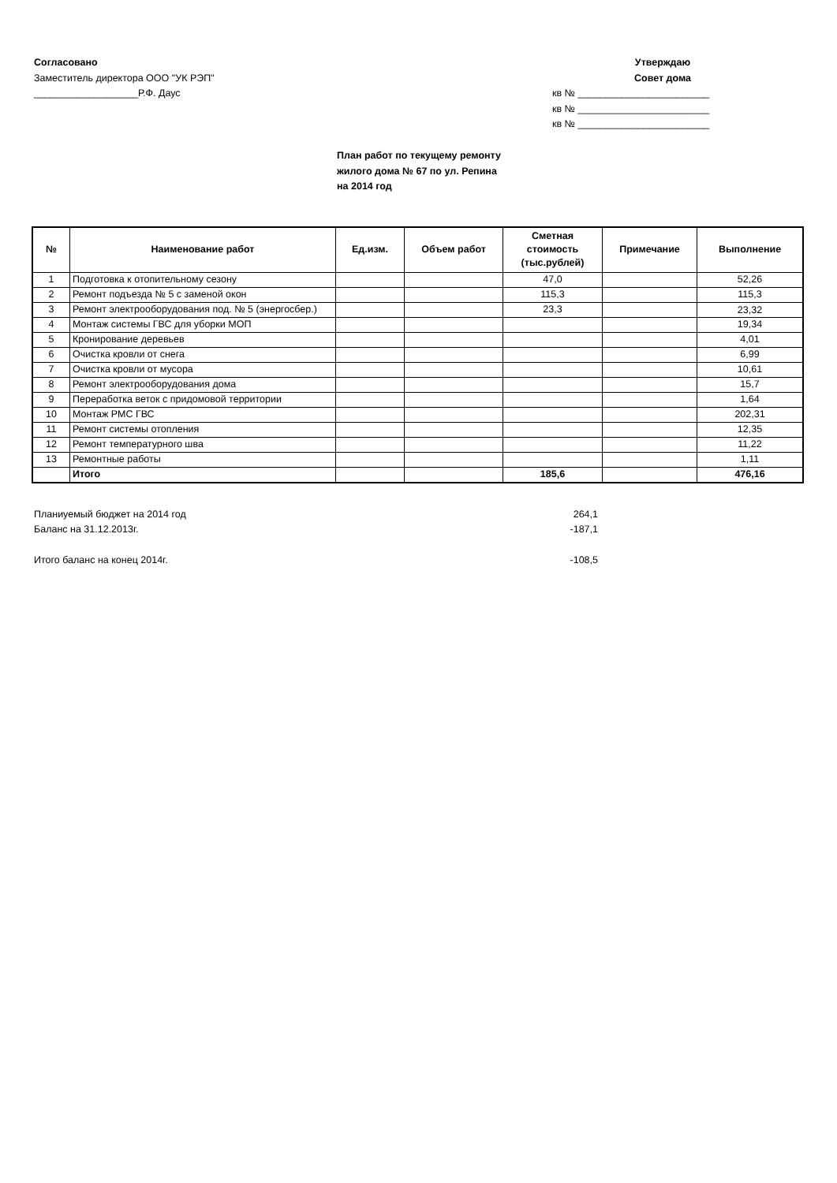Согласовано
Заместитель директора ООО "УК РЭП"
___________________Р.Ф. Даус
Утверждаю
Совет дома
кв № ________________________
кв № ________________________
кв № ________________________
План работ по текущему ремонту
жилого дома № 67 по ул. Репина
на 2014 год
| № | Наименование работ | Ед.изм. | Объем работ | Сметная стоимость (тыс.рублей) | Примечание | Выполнение |
| --- | --- | --- | --- | --- | --- | --- |
| 1 | Подготовка к отопительному сезону | | | 47,0 | | 52,26 |
| 2 | Ремонт подъезда № 5 с заменой окон | | | 115,3 | | 115,3 |
| 3 | Ремонт электрооборудования под. № 5 (энергосбер.) | | | 23,3 | | 23,32 |
| 4 | Монтаж системы ГВС для уборки МОП | | | | | 19,34 |
| 5 | Кронирование деревьев | | | | | 4,01 |
| 6 | Очистка кровли от снега | | | | | 6,99 |
| 7 | Очистка кровли от мусора | | | | | 10,61 |
| 8 | Ремонт электрооборудования дома | | | | | 15,7 |
| 9 | Переработка веток с придомовой территории | | | | | 1,64 |
| 10 | Монтаж РМС ГВС | | | | | 202,31 |
| 11 | Ремонт системы отопления | | | | | 12,35 |
| 12 | Ремонт температурного шва | | | | | 11,22 |
| 13 | Ремонтные работы | | | | | 1,11 |
| | Итого | | | 185,6 | | 476,16 |
Планиуемый бюджет на 2014 год 264,1
Баланс на 31.12.2013г. -187,1
Итого баланс на конец 2014г. -108,5